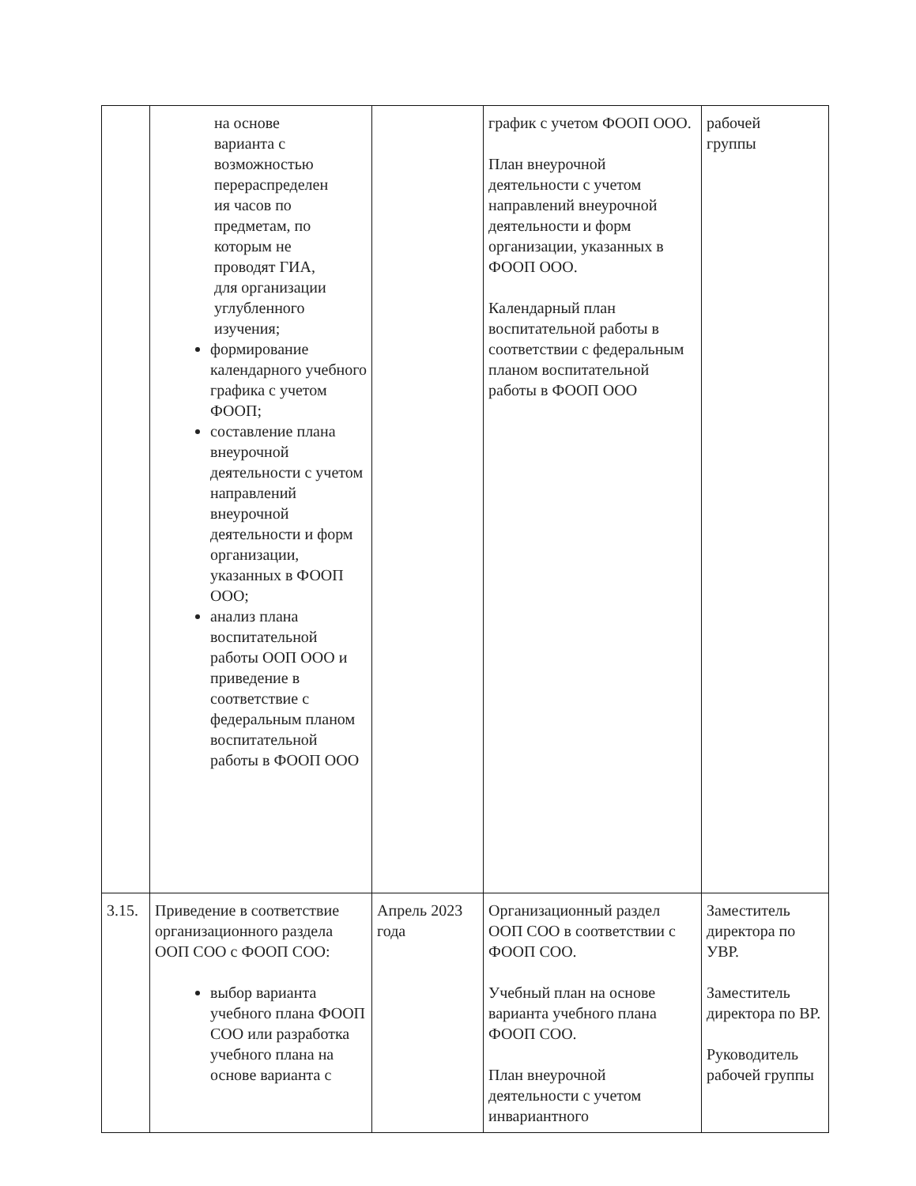| | на основе варианта с возможностью перераспределен ия часов по предметам, по которым не проводят ГИА, для организации углубленного изучения; формирование календарного учебного графика с учетом ФООП; составление плана внеурочной деятельности с учетом направлений внеурочной деятельности и форм организации, указанных в ФООП ООО; анализ плана воспитательной работы ООП ООО и приведение в соответствие с федеральным планом воспитательной работы в ФООП ООО | | график с учетом ФООП ООО. План внеурочной деятельности с учетом направлений внеурочной деятельности и форм организации, указанных в ФООП ООО. Календарный план воспитательной работы в соответствии с федеральным планом воспитательной работы в ФООП ООО | рабочей группы |
| 3.15. | Приведение в соответствие организационного раздела ООП СОО с ФООП СОО: выбор варианта учебного плана ФООП СОО или разработка учебного плана на основе варианта с | Апрель 2023 года | Организационный раздел ООП СОО в соответствии с ФООП СОО. Учебный план на основе варианта учебного плана ФООП СОО. План внеурочной деятельности с учетом инвариантного | Заместитель директора по УВР. Заместитель директора по ВР. Руководитель рабочей группы |